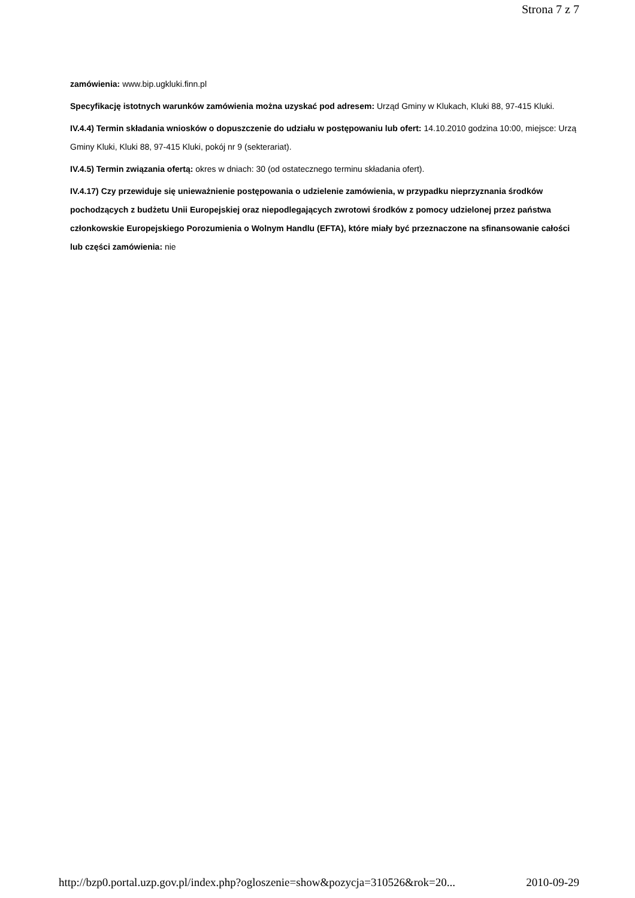Strona 7 z 7
zamówienia: www.bip.ugkluki.finn.pl
Specyfikację istotnych warunków zamówienia można uzyskać pod adresem: Urząd Gminy w Klukach, Kluki 88, 97-415 Kluki.
IV.4.4) Termin składania wniosków o dopuszczenie do udziału w postępowaniu lub ofert: 14.10.2010 godzina 10:00, miejsce: Urzą Gminy Kluki, Kluki 88, 97-415 Kluki, pokój nr 9 (sekterariat).
IV.4.5) Termin związania ofertą: okres w dniach: 30 (od ostatecznego terminu składania ofert).
IV.4.17) Czy przewiduje się unieważnienie postępowania o udzielenie zamówienia, w przypadku nieprzyznania środków pochodzących z budżetu Unii Europejskiej oraz niepodlegających zwrotowi środków z pomocy udzielonej przez państwa członkowskie Europejskiego Porozumienia o Wolnym Handlu (EFTA), które miały być przeznaczone na sfinansowanie całości lub części zamówienia: nie
http://bzp0.portal.uzp.gov.pl/index.php?ogloszenie=show&pozycja=310526&rok=20... 2010-09-29